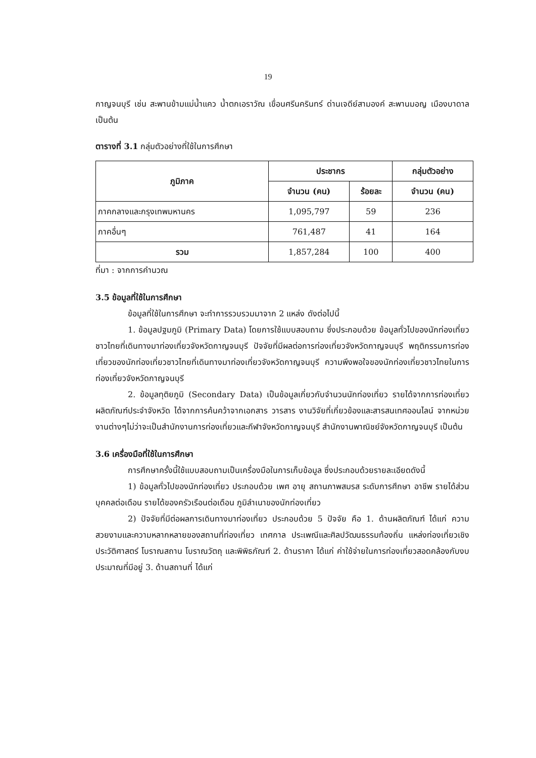19
กาญจนบุรี เช่น สะพานข้ามแม่น้ำแคว น้ำตกเอราวัณ เขื่อนศรีนครินทร์ ด่านเจดีย์สามองค์ สะพานมอญ เมืองบาดาล เป็นต้น
ตารางที่ 3.1 กลุ่มตัวอย่างที่ใช้ในการศึกษา
| ภูมิภาค | ประชากร | | กลุ่มตัวอย่าง |
| --- | --- | --- | --- |
| | จำนวน (คน) | ร้อยละ | จำนวน (คน) |
| ภาคกลางและกรุงเทพมหานคร | 1,095,797 | 59 | 236 |
| ภาคอื่นๆ | 761,487 | 41 | 164 |
| รวม | 1,857,284 | 100 | 400 |
ที่มา : จากการคำนวณ
3.5 ข้อมูลที่ใช้ในการศึกษา
ข้อมูลที่ใช้ในการศึกษา จะทำการรวบรวมมาจาก 2 แหล่ง ดังต่อไปนี้
1. ข้อมูลปฐมภูมิ (Primary Data) โดยการใช้แบบสอบถาม ซึ่งประกอบด้วย ข้อมูลทั่วไปของนักท่องเที่ยวชาวไทยที่เดินทางมาท่องเที่ยวจังหวัดกาญจนบุรี ปัจจัยที่มีผลต่อการท่องเที่ยวจังหวัดกาญจนบุรี พฤติกรรมการท่องเที่ยวของนักท่องเที่ยวชาวไทยที่เดินทางมาท่องเที่ยวจังหวัดกาญจนบุรี ความพึงพอใจของนักท่องเที่ยวชาวไทยในการท่องเที่ยวจังหวัดกาญจนบุรี
2. ข้อมูลทุติยภูมิ (Secondary Data) เป็นข้อมูลเกี่ยวกับจำนวนนักท่องเที่ยว รายได้จากการท่องเที่ยว ผลิตภัณฑ์ประจำจังหวัด ได้จากการค้นคว้าจากเอกสาร วารสาร งานวิจัยที่เกี่ยวข้องและสารสนเทศออนไลน์ จากหน่วยงานต่างๆไม่ว่าจะเป็นสำนักงานการท่องเที่ยวและกีฬาจังหวัดกาญจนบุรี สำนักงานพาณิชย์จังหวัดกาญจนบุรี เป็นต้น
3.6 เครื่องมือที่ใช้ในการศึกษา
การศึกษาครั้งนี้ใช้แบบสอบถามเป็นเครื่องมือในการเก็บข้อมูล ซึ่งประกอบด้วยรายละเอียดดังนี้
1) ข้อมูลทั่วไปของนักท่องเที่ยว ประกอบด้วย เพศ อายุ สถานภาพสมรส ระดับการศึกษา อาชีพ รายได้ส่วนบุคคลต่อเดือน รายได้ของครัวเรือนต่อเดือน ภูมิลำเนาของนักท่องเที่ยว
2) ปัจจัยที่มีต่อผลการเดินทางมาท่องเที่ยว ประกอบด้วย 5 ปัจจัย คือ 1. ด้านผลิตภัณฑ์ ได้แก่ ความสวยงามและความหลากหลายของสถานที่ท่องเที่ยว เทศกาล ประเพณีและศิลปวัฒนธรรมท้องถิ่น แหล่งท่องเที่ยวเชิงประวัติศาสตร์ โบราณสถาน โบราณวัตถุ และพิพิธภัณฑ์ 2. ด้านราคา ได้แก่ ค่าใช้จ่ายในการท่องเที่ยวสอดคล้องกับงบประมาณที่มีอยู่ 3. ด้านสถานที่ ได้แก่